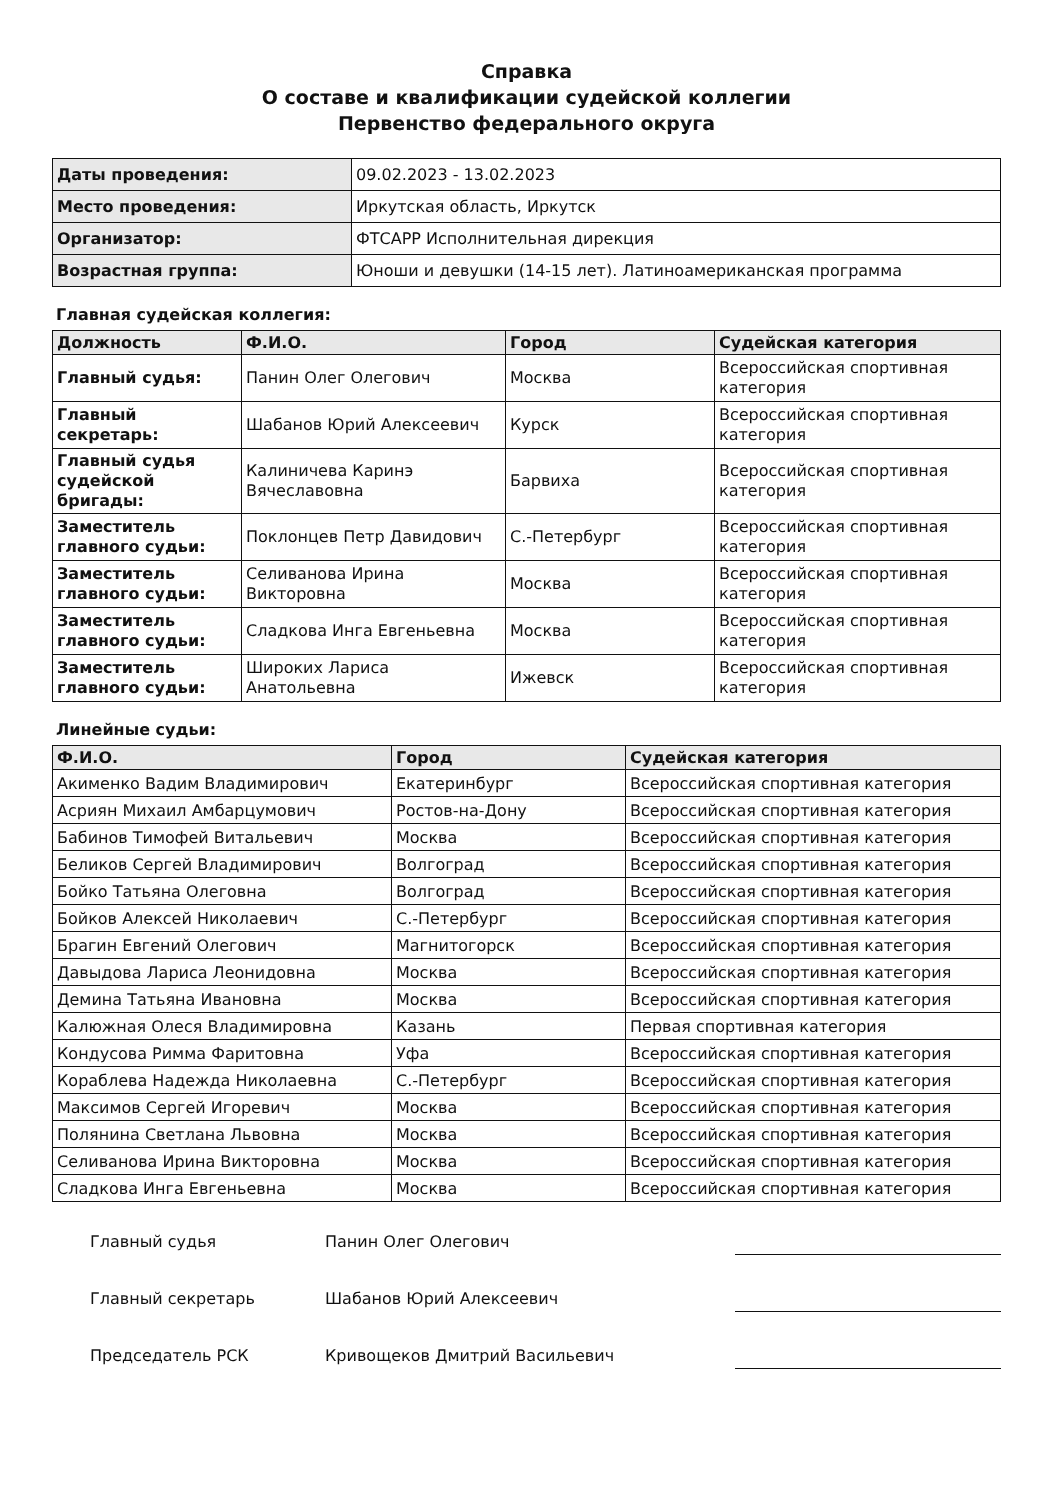Справка
О составе и квалификации судейской коллегии
Первенство федерального округа
| Даты проведения: | 09.02.2023 - 13.02.2023 |
| Место проведения: | Иркутская область, Иркутск |
| Организатор: | ФТСАРР Исполнительная дирекция |
| Возрастная группа: | Юноши и девушки (14-15 лет). Латиноамериканская программа |
Главная судейская коллегия:
| Должность | Ф.И.О. | Город | Судейская категория |
| --- | --- | --- | --- |
| Главный судья: | Панин Олег Олегович | Москва | Всероссийская спортивная категория |
| Главный секретарь: | Шабанов Юрий Алексеевич | Курск | Всероссийская спортивная категория |
| Главный судья судейской бригады: | Калиничева Каринэ Вячеславовна | Барвиха | Всероссийская спортивная категория |
| Заместитель главного судьи: | Поклонцев Петр Давидович | С.-Петербург | Всероссийская спортивная категория |
| Заместитель главного судьи: | Селиванова Ирина Викторовна | Москва | Всероссийская спортивная категория |
| Заместитель главного судьи: | Сладкова Инга Евгеньевна | Москва | Всероссийская спортивная категория |
| Заместитель главного судьи: | Широких Лариса Анатольевна | Ижевск | Всероссийская спортивная категория |
Линейные судьи:
| Ф.И.О. | Город | Судейская категория |
| --- | --- | --- |
| Акименко Вадим Владимирович | Екатеринбург | Всероссийская спортивная категория |
| Асриян Михаил Амбарцумович | Ростов-на-Дону | Всероссийская спортивная категория |
| Бабинов Тимофей Витальевич | Москва | Всероссийская спортивная категория |
| Беликов Сергей Владимирович | Волгоград | Всероссийская спортивная категория |
| Бойко Татьяна Олеговна | Волгоград | Всероссийская спортивная категория |
| Бойков Алексей Николаевич | С.-Петербург | Всероссийская спортивная категория |
| Брагин Евгений Олегович | Магнитогорск | Всероссийская спортивная категория |
| Давыдова Лариса Леонидовна | Москва | Всероссийская спортивная категория |
| Демина Татьяна Ивановна | Москва | Всероссийская спортивная категория |
| Калюжная Олеся Владимировна | Казань | Первая спортивная категория |
| Кондусова Римма Фаритовна | Уфа | Всероссийская спортивная категория |
| Кораблева Надежда Николаевна | С.-Петербург | Всероссийская спортивная категория |
| Максимов Сергей Игоревич | Москва | Всероссийская спортивная категория |
| Полянина Светлана Львовна | Москва | Всероссийская спортивная категория |
| Селиванова Ирина Викторовна | Москва | Всероссийская спортивная категория |
| Сладкова Инга Евгеньевна | Москва | Всероссийская спортивная категория |
Главный судья
Панин Олег Олегович
Главный секретарь
Шабанов Юрий Алексеевич
Председатель РСК
Кривощеков Дмитрий Васильевич